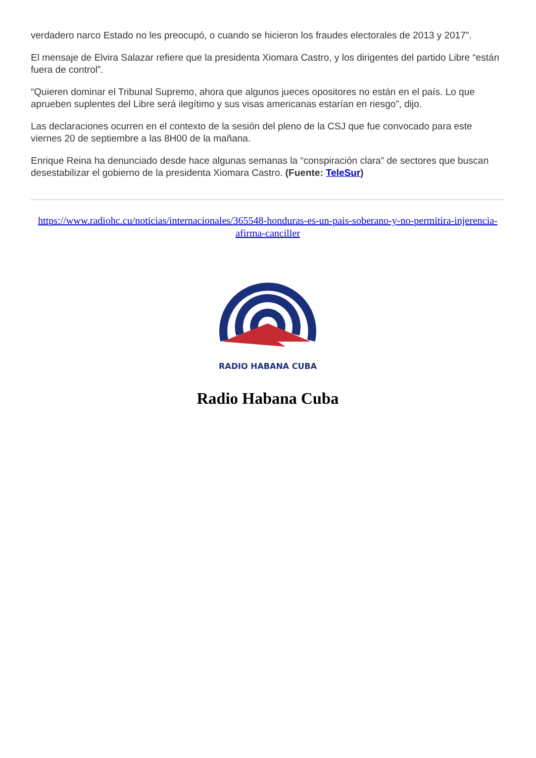verdadero narco Estado no les preocupó, o cuando se hicieron los fraudes electorales de 2013 y 2017”.
El mensaje de Elvira Salazar refiere que la presidenta Xiomara Castro, y los dirigentes del partido Libre “están fuera de control”.
“Quieren dominar el Tribunal Supremo, ahora que algunos jueces opositores no están en el país. Lo que aprueben suplentes del Libre será ilegítimo y sus visas americanas estarían en riesgo”, dijo.
Las declaraciones ocurren en el contexto de la sesión del pleno de la CSJ que fue convocado para este viernes 20 de septiembre a las 8H00 de la mañana.
Enrique Reina ha denunciado desde hace algunas semanas la “conspiración clara” de sectores que buscan desestabilizar el gobierno de la presidenta Xiomara Castro. (Fuente: TeleSur)
https://www.radiohc.cu/noticias/internacionales/365548-honduras-es-un-pais-soberano-y-no-permitira-injerencia-afirma-canciller
RADIO HABANA CUBA
Radio Habana Cuba